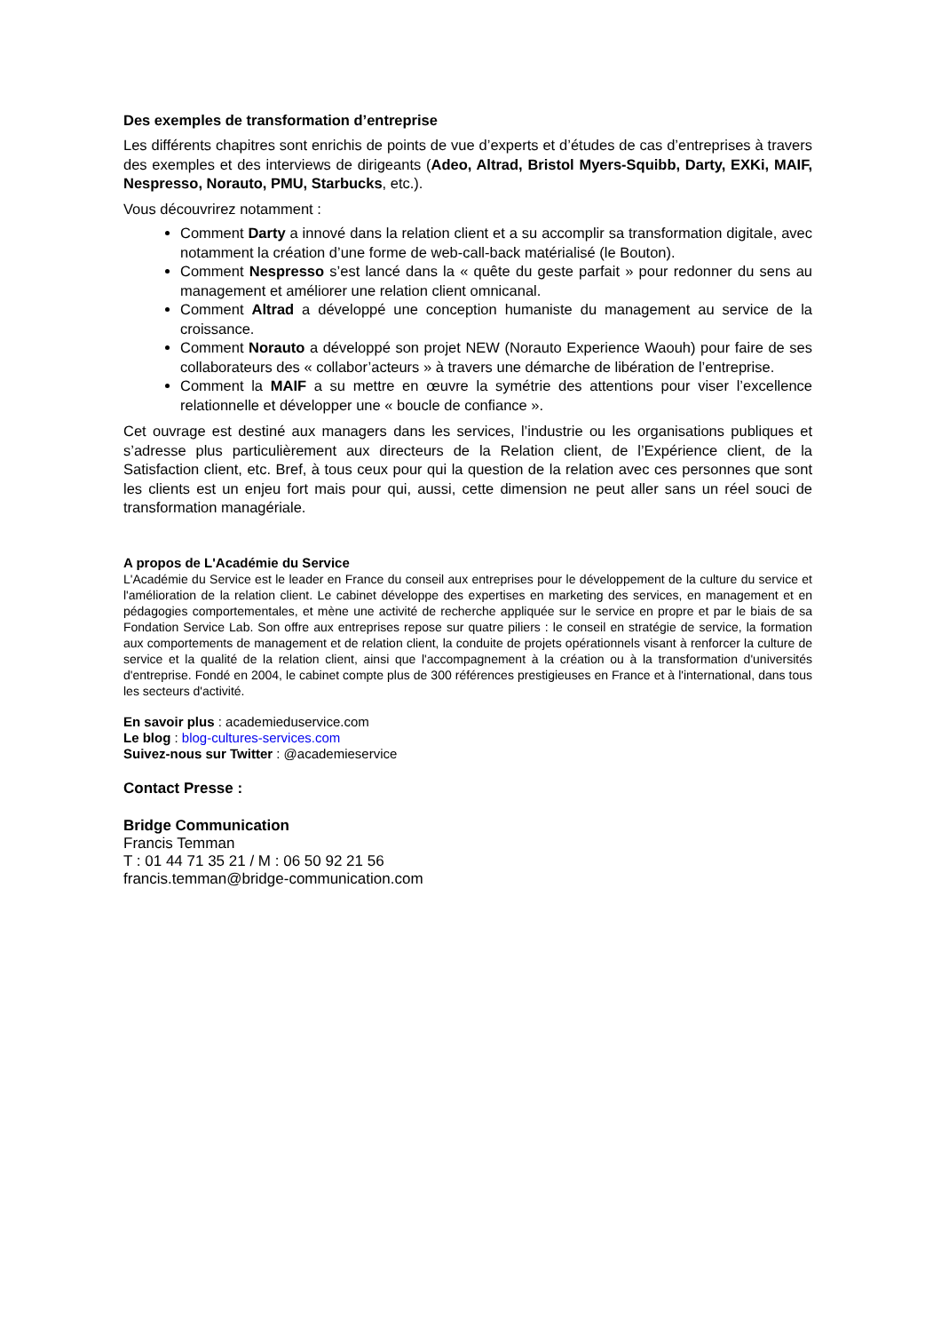Des exemples de transformation d’entreprise
Les différents chapitres sont enrichis de points de vue d’experts et d’études de cas d’entreprises à travers des exemples et des interviews de dirigeants (Adeo, Altrad, Bristol Myers-Squibb, Darty, EXKi, MAIF, Nespresso, Norauto, PMU, Starbucks, etc.).
Vous découvrirez notamment :
Comment Darty a innové dans la relation client et a su accomplir sa transformation digitale, avec notamment la création d’une forme de web-call-back matérialisé (le Bouton).
Comment Nespresso s’est lancé dans la « quête du geste parfait » pour redonner du sens au management et améliorer une relation client omnicanal.
Comment Altrad a développé une conception humaniste du management au service de la croissance.
Comment Norauto a développé son projet NEW (Norauto Experience Waouh) pour faire de ses collaborateurs des « collabor’acteurs » à travers une démarche de libération de l’entreprise.
Comment la MAIF a su mettre en œuvre la symétrie des attentions pour viser l’excellence relationnelle et développer une « boucle de confiance ».
Cet ouvrage est destiné aux managers dans les services, l’industrie ou les organisations publiques et s’adresse plus particulièrement aux directeurs de la Relation client, de l’Expérience client, de la Satisfaction client, etc. Bref, à tous ceux pour qui la question de la relation avec ces personnes que sont les clients est un enjeu fort mais pour qui, aussi, cette dimension ne peut aller sans un réel souci de transformation managériale.
A propos de L'Académie du Service
L'Académie du Service est le leader en France du conseil aux entreprises pour le développement de la culture du service et l'amélioration de la relation client. Le cabinet développe des expertises en marketing des services, en management et en pédagogies comportementales, et mène une activité de recherche appliquée sur le service en propre et par le biais de sa Fondation Service Lab. Son offre aux entreprises repose sur quatre piliers : le conseil en stratégie de service, la formation aux comportements de management et de relation client, la conduite de projets opérationnels visant à renforcer la culture de service et la qualité de la relation client, ainsi que l'accompagnement à la création ou à la transformation d'universités d'entreprise. Fondé en 2004, le cabinet compte plus de 300 références prestigieuses en France et à l'international, dans tous les secteurs d'activité.
En savoir plus : academieduservice.com
Le blog : blog-cultures-services.com
Suivez-nous sur Twitter : @academieservice
Contact Presse :
Bridge Communication
Francis Temman
T : 01 44 71 35 21 / M : 06 50 92 21 56
francis.temman@bridge-communication.com